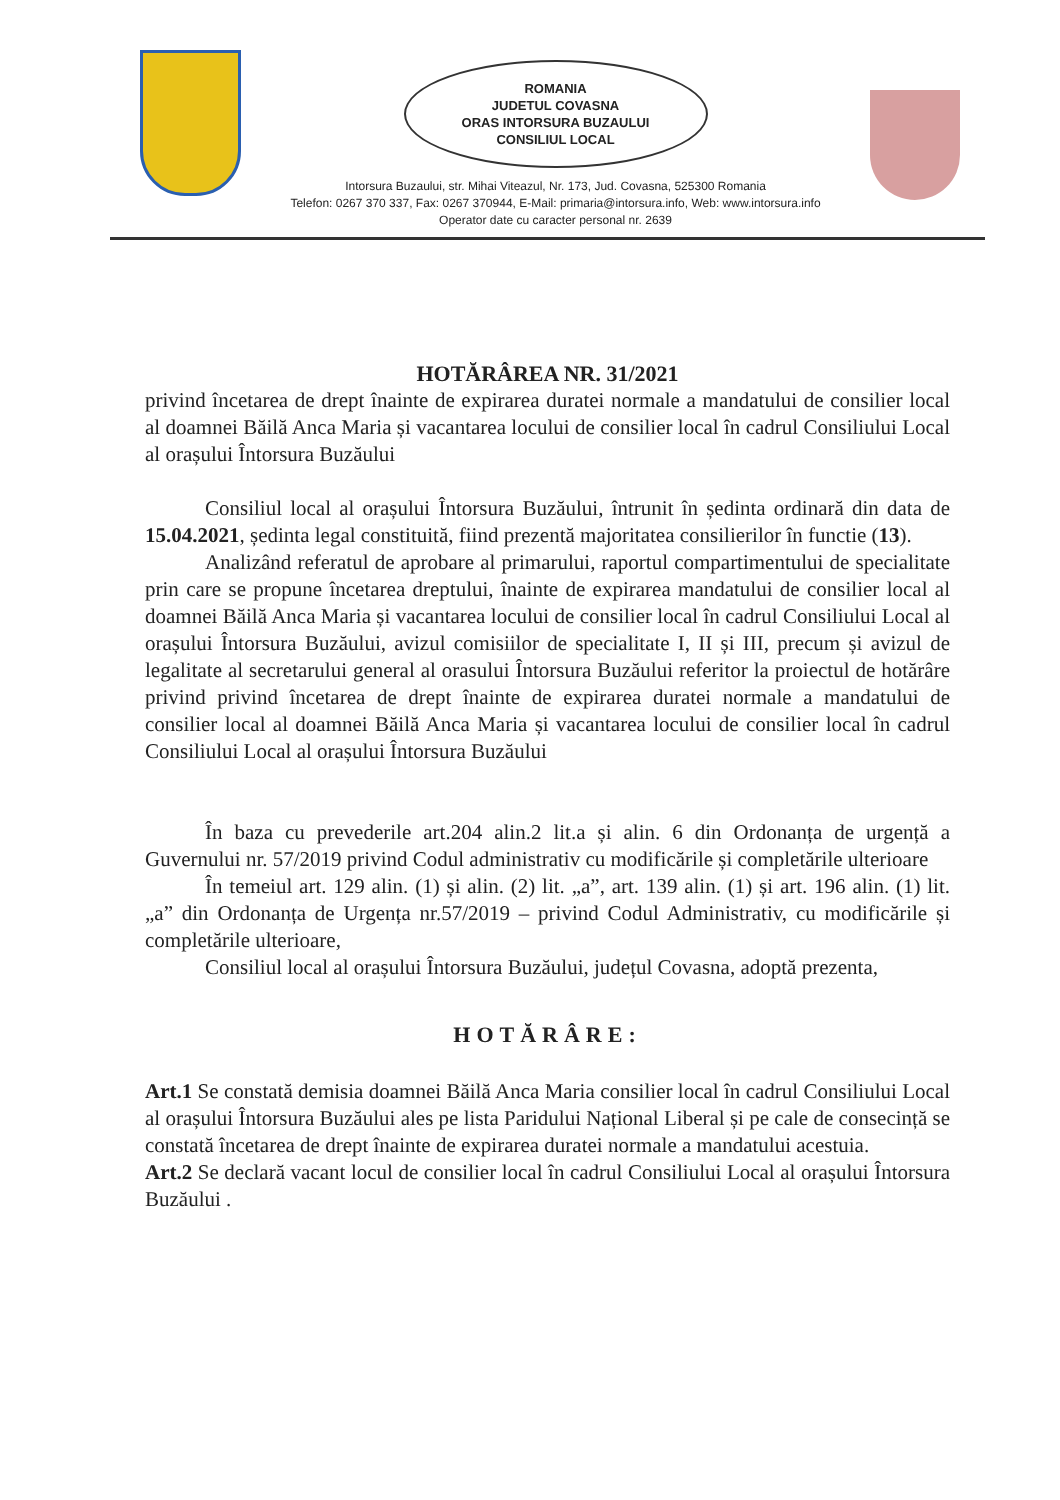ROMANIA
JUDETUL COVASNA
ORAS INTORSURA BUZAULUI
CONSILIUL LOCAL
Intorsura Buzaului, str. Mihai Viteazul, Nr. 173, Jud. Covasna, 525300 Romania
Telefon: 0267 370 337, Fax: 0267 370944, E-Mail: primaria@intorsura.info, Web: www.intorsura.info
Operator date cu caracter personal nr. 2639
HOTĂRÂREA NR. 31/2021
privind încetarea de drept înainte de expirarea duratei normale a mandatului de consilier local al doamnei Băilă Anca Maria și vacantarea locului de consilier local în cadrul Consiliului Local al orașului Întorsura Buzăului
Consiliul local al orașului Întorsura Buzăului, întrunit în ședinta ordinară din data de 15.04.2021, ședinta legal constituită, fiind prezentă majoritatea consilierilor în functie (13).
Analizând referatul de aprobare al primarului, raportul compartimentului de specialitate prin care se propune încetarea dreptului, înainte de expirarea mandatului de consilier local al doamnei Băilă Anca Maria și vacantarea locului de consilier local în cadrul Consiliului Local al orașului Întorsura Buzăului, avizul comisiilor de specialitate I, II și III, precum și avizul de legalitate al secretarului general al orasului Întorsura Buzăului referitor la proiectul de hotărâre privind privind încetarea de drept înainte de expirarea duratei normale a mandatului de consilier local al doamnei Băilă Anca Maria și vacantarea locului de consilier local în cadrul Consiliului Local al orașului Întorsura Buzăului
În baza cu prevederile art.204 alin.2 lit.a și alin. 6 din Ordonanța de urgență a Guvernului nr. 57/2019 privind Codul administrativ cu modificările și completările ulterioare
În temeiul art. 129 alin. (1) și alin. (2) lit. „a”, art. 139 alin. (1) și art. 196 alin. (1) lit. „a” din Ordonanța de Urgența nr.57/2019 – privind Codul Administrativ, cu modificările și completările ulterioare,
Consiliul local al orașului Întorsura Buzăului, județul Covasna, adoptă prezenta,
HOTĂRÂRE:
Art.1 Se constată demisia doamnei Băilă Anca Maria consilier local în cadrul Consiliului Local al orașului Întorsura Buzăului ales pe lista Paridului Național Liberal și pe cale de consecință se constată încetarea de drept înainte de expirarea duratei normale a mandatului acestuia.
Art.2 Se declară vacant locul de consilier local în cadrul Consiliului Local al orașului Întorsura Buzăului .